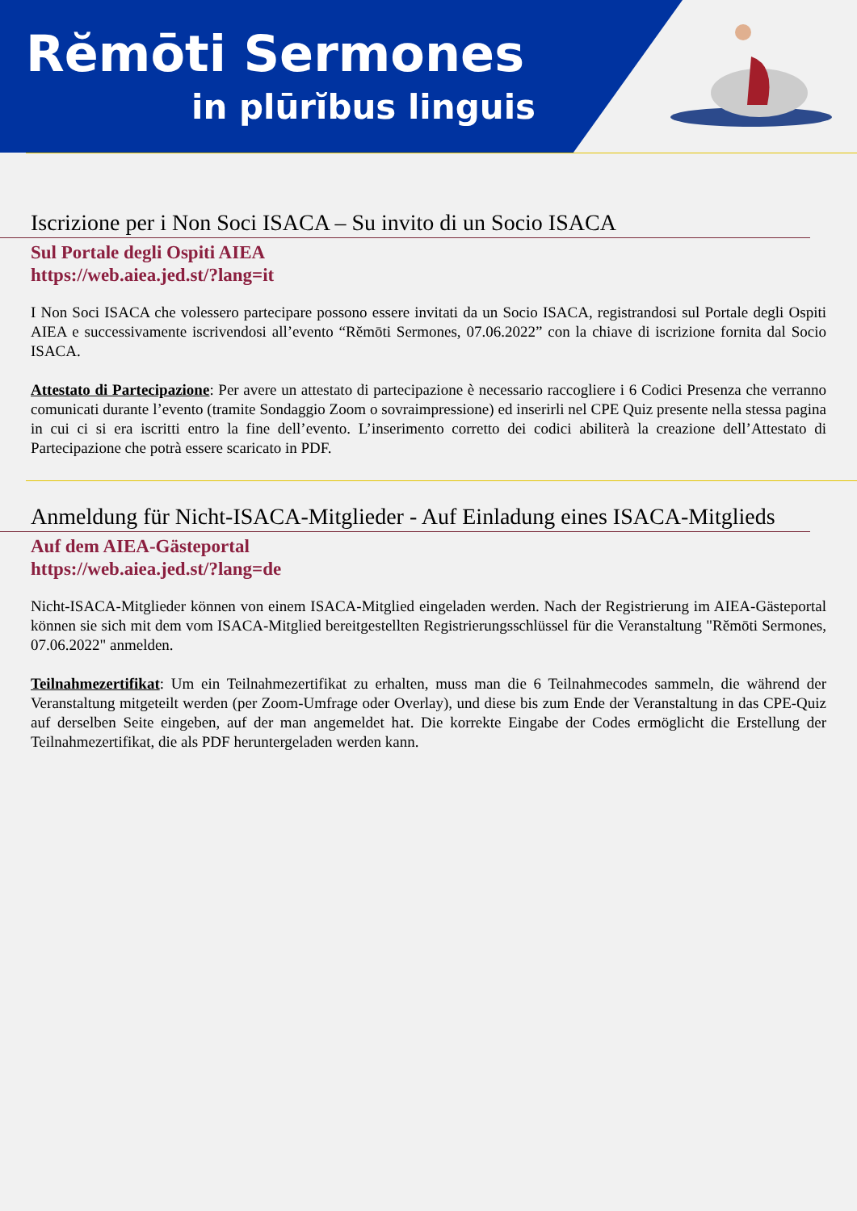Rĕmōti Sermones
in plūrĭbus linguis
Iscrizione per i Non Soci ISACA – Su invito di un Socio ISACA
Sul Portale degli Ospiti AIEA
https://web.aiea.jed.st/?lang=it
I Non Soci ISACA che volessero partecipare possono essere invitati da un Socio ISACA, registrandosi sul Portale degli Ospiti AIEA e successivamente iscrivendosi all’evento “Rĕmōti Sermones, 07.06.2022” con la chiave di iscrizione fornita dal Socio ISACA.
Attestato di Partecipazione: Per avere un attestato di partecipazione è necessario raccogliere i 6 Codici Presenza che verranno comunicati durante l’evento (tramite Sondaggio Zoom o sovraimpressione) ed inserirli nel CPE Quiz presente nella stessa pagina in cui ci si era iscritti entro la fine dell’evento. L’inserimento corretto dei codici abiliterà la creazione dell’Attestato di Partecipazione che potrà essere scaricato in PDF.
Anmeldung für Nicht-ISACA-Mitglieder - Auf Einladung eines ISACA-Mitglieds
Auf dem AIEA-Gästeportal
https://web.aiea.jed.st/?lang=de
Nicht-ISACA-Mitglieder können von einem ISACA-Mitglied eingeladen werden. Nach der Registrierung im AIEA-Gästeportal können sie sich mit dem vom ISACA-Mitglied bereitgestellten Registrierungsschlüssel für die Veranstaltung "Rĕmōti Sermones, 07.06.2022" anmelden.
Teilnahmezertifikat: Um ein Teilnahmezertifikat zu erhalten, muss man die 6 Teilnahmecodes sammeln, die während der Veranstaltung mitgeteilt werden (per Zoom-Umfrage oder Overlay), und diese bis zum Ende der Veranstaltung in das CPE-Quiz auf derselben Seite eingeben, auf der man angemeldet hat. Die korrekte Eingabe der Codes ermöglicht die Erstellung der Teilnahmezertifikat, die als PDF heruntergeladen werden kann.